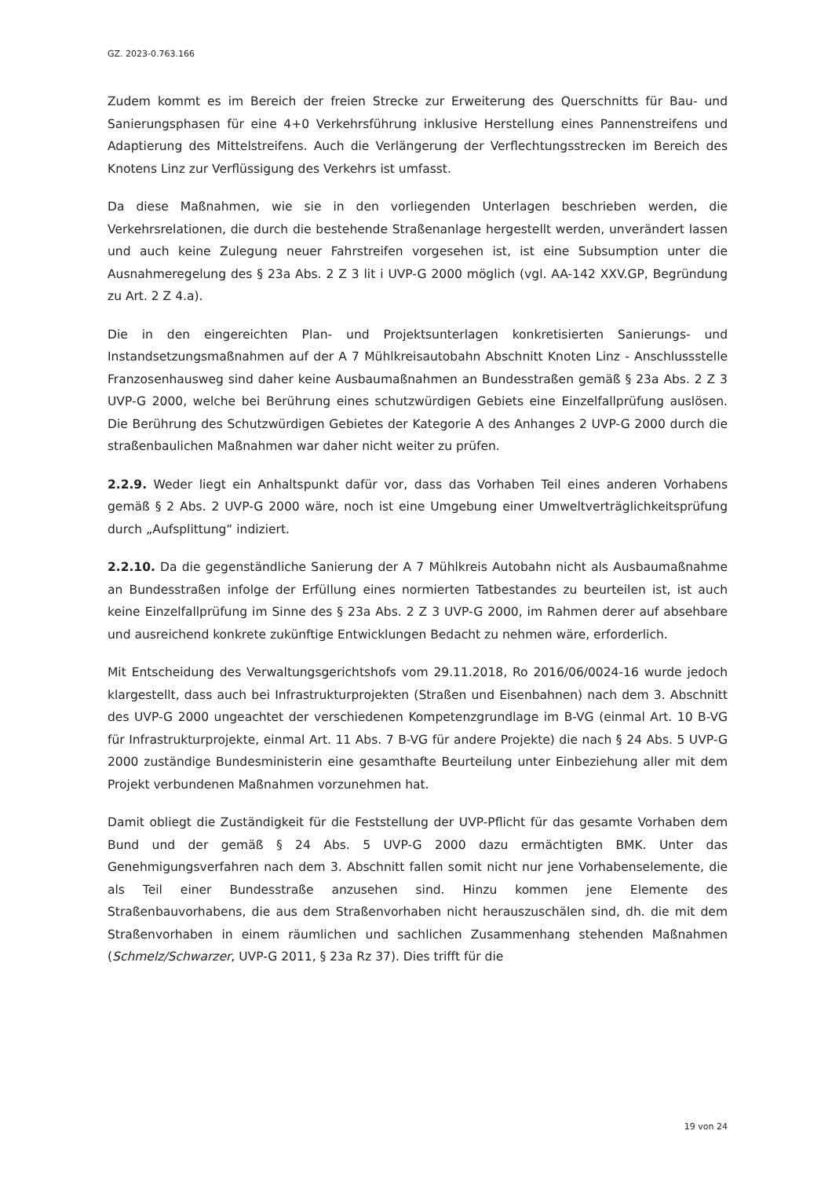GZ. 2023-0.763.166
Zudem kommt es im Bereich der freien Strecke zur Erweiterung des Querschnitts für Bau- und Sanierungsphasen für eine 4+0 Verkehrsführung inklusive Herstellung eines Pannenstreifens und Adaptierung des Mittelstreifens. Auch die Verlängerung der Verflechtungsstrecken im Bereich des Knotens Linz zur Verflüssigung des Verkehrs ist umfasst.
Da diese Maßnahmen, wie sie in den vorliegenden Unterlagen beschrieben werden, die Verkehrsrelationen, die durch die bestehende Straßenanlage hergestellt werden, unverändert lassen und auch keine Zulegung neuer Fahrstreifen vorgesehen ist, ist eine Subsumption unter die Ausnahmeregelung des § 23a Abs. 2 Z 3 lit i UVP-G 2000 möglich (vgl. AA-142 XXV.GP, Begründung zu Art. 2 Z 4.a).
Die in den eingereichten Plan- und Projektsunterlagen konkretisierten Sanierungs- und Instandsetzungsmaßnahmen auf der A 7 Mühlkreisautobahn Abschnitt Knoten Linz - Anschlussstelle Franzosenhausweg sind daher keine Ausbaumaßnahmen an Bundesstraßen gemäß § 23a Abs. 2 Z 3 UVP-G 2000, welche bei Berührung eines schutzwürdigen Gebiets eine Einzelfallprüfung auslösen. Die Berührung des Schutzwürdigen Gebietes der Kategorie A des Anhanges 2 UVP-G 2000 durch die straßenbaulichen Maßnahmen war daher nicht weiter zu prüfen.
2.2.9. Weder liegt ein Anhaltspunkt dafür vor, dass das Vorhaben Teil eines anderen Vorhabens gemäß § 2 Abs. 2 UVP-G 2000 wäre, noch ist eine Umgebung einer Umweltverträglichkeitsprüfung durch „Aufsplittung“ indiziert.
2.2.10. Da die gegenständliche Sanierung der A 7 Mühlkreis Autobahn nicht als Ausbaumaßnahme an Bundesstraßen infolge der Erfüllung eines normierten Tatbestandes zu beurteilen ist, ist auch keine Einzelfallprüfung im Sinne des § 23a Abs. 2 Z 3 UVP-G 2000, im Rahmen derer auf absehbare und ausreichend konkrete zukünftige Entwicklungen Bedacht zu nehmen wäre, erforderlich.
Mit Entscheidung des Verwaltungsgerichtshofs vom 29.11.2018, Ro 2016/06/0024-16 wurde jedoch klargestellt, dass auch bei Infrastrukturprojekten (Straßen und Eisenbahnen) nach dem 3. Abschnitt des UVP-G 2000 ungeachtet der verschiedenen Kompetenzgrundlage im B-VG (einmal Art. 10 B-VG für Infrastrukturprojekte, einmal Art. 11 Abs. 7 B-VG für andere Projekte) die nach § 24 Abs. 5 UVP-G 2000 zuständige Bundesministerin eine gesamthafte Beurteilung unter Einbeziehung aller mit dem Projekt verbundenen Maßnahmen vorzunehmen hat.
Damit obliegt die Zuständigkeit für die Feststellung der UVP-Pflicht für das gesamte Vorhaben dem Bund und der gemäß § 24 Abs. 5 UVP-G 2000 dazu ermächtigten BMK. Unter das Genehmigungsverfahren nach dem 3. Abschnitt fallen somit nicht nur jene Vorhabenselemente, die als Teil einer Bundesstraße anzusehen sind. Hinzu kommen jene Elemente des Straßenbauvorhabens, die aus dem Straßenvorhaben nicht herauszuschälen sind, dh. die mit dem Straßenvorhaben in einem räumlichen und sachlichen Zusammenhang stehenden Maßnahmen (Schmelz/Schwarzer, UVP-G 2011, § 23a Rz 37). Dies trifft für die
19 von 24